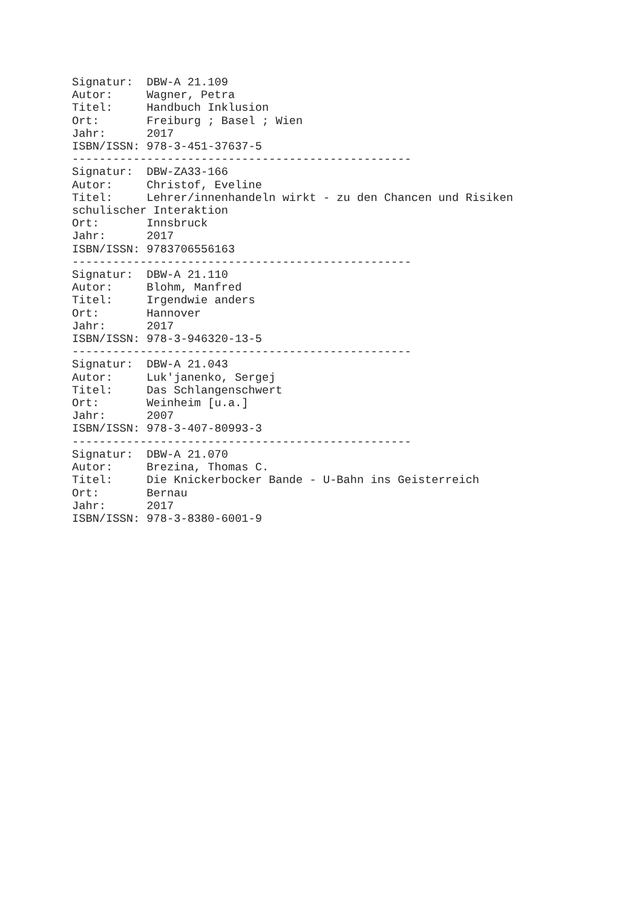Signatur:  DBW-A 21.109
Autor:     Wagner, Petra
Titel:     Handbuch Inklusion
Ort:       Freiburg ; Basel ; Wien
Jahr:      2017
ISBN/ISSN: 978-3-451-37637-5
--------------------------------------------------
Signatur:  DBW-ZA33-166
Autor:     Christof, Eveline
Titel:     Lehrer/innenhandeln wirkt - zu den Chancen und Risiken
schulischer Interaktion
Ort:       Innsbruck
Jahr:      2017
ISBN/ISSN: 9783706556163
--------------------------------------------------
Signatur:  DBW-A 21.110
Autor:     Blohm, Manfred
Titel:     Irgendwie anders
Ort:       Hannover
Jahr:      2017
ISBN/ISSN: 978-3-946320-13-5
--------------------------------------------------
Signatur:  DBW-A 21.043
Autor:     Luk'janenko, Sergej
Titel:     Das Schlangenschwert
Ort:       Weinheim [u.a.]
Jahr:      2007
ISBN/ISSN: 978-3-407-80993-3
--------------------------------------------------
Signatur:  DBW-A 21.070
Autor:     Brezina, Thomas C.
Titel:     Die Knickerbocker Bande - U-Bahn ins Geisterreich
Ort:       Bernau
Jahr:      2017
ISBN/ISSN: 978-3-8380-6001-9